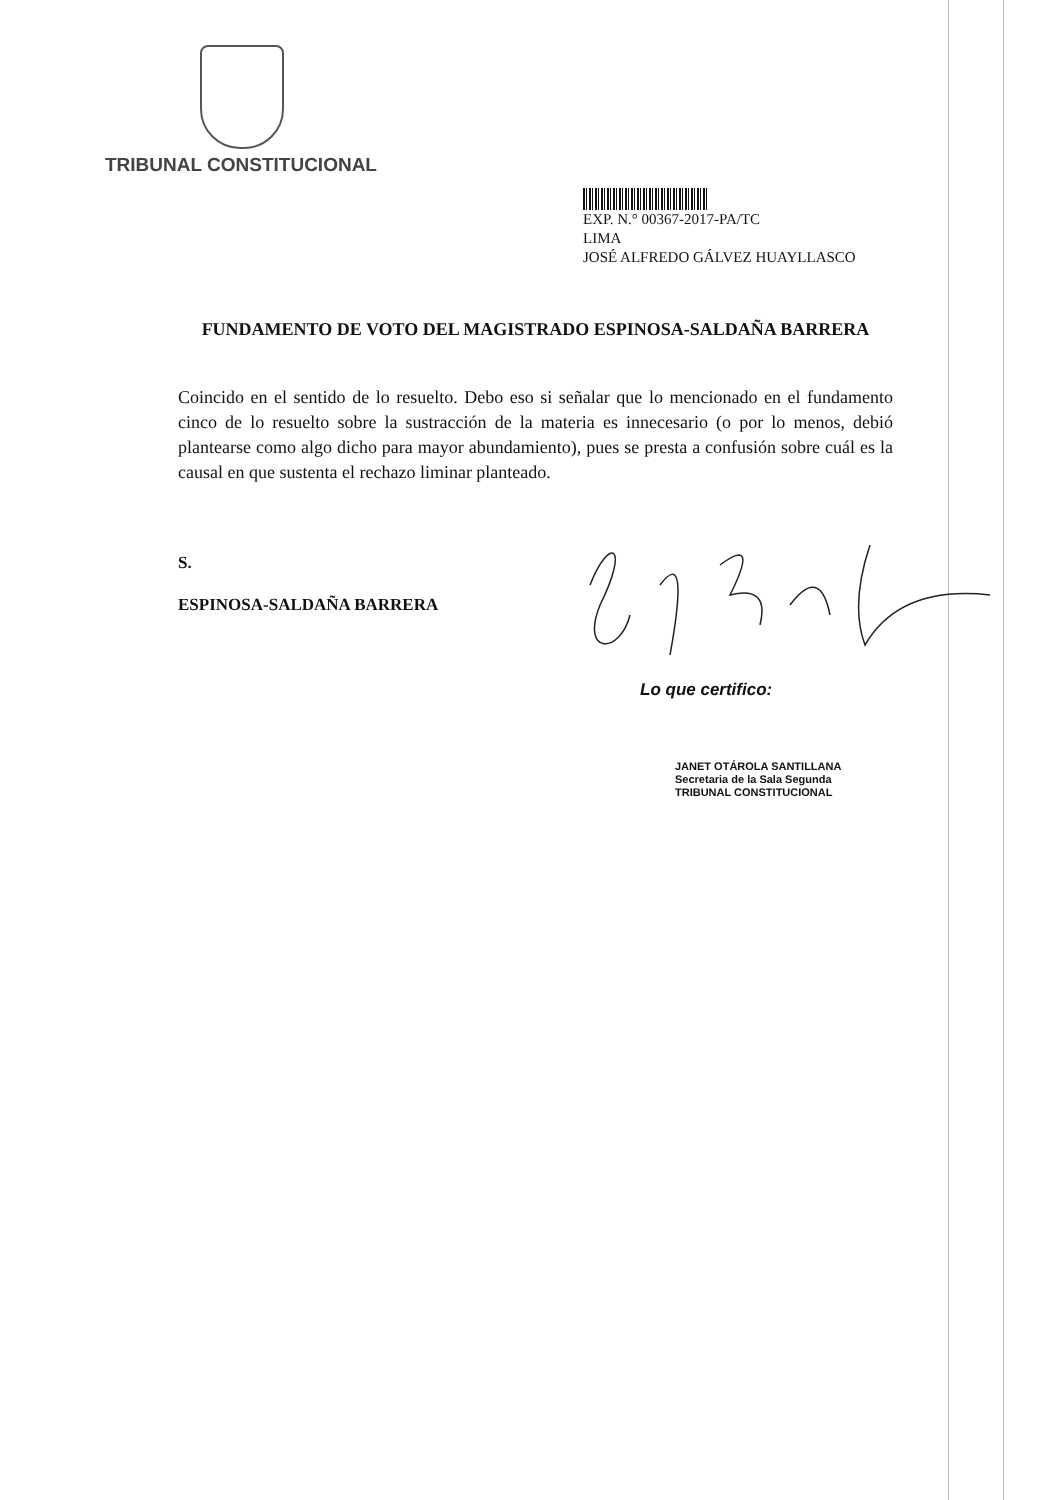TRIBUNAL CONSTITUCIONAL
EXP. N.° 00367-2017-PA/TC
LIMA
JOSÉ ALFREDO GÁLVEZ HUAYLLASCO
FUNDAMENTO DE VOTO DEL MAGISTRADO ESPINOSA-SALDAÑA BARRERA
Coincido en el sentido de lo resuelto. Debo eso si señalar que lo mencionado en el fundamento cinco de lo resuelto sobre la sustracción de la materia es innecesario (o por lo menos, debió plantearse como algo dicho para mayor abundamiento), pues se presta a confusión sobre cuál es la causal en que sustenta el rechazo liminar planteado.
S.
ESPINOSA-SALDAÑA BARRERA
Lo que certifico:
JANET OTÁROLA SANTILLANA
Secretaria de la Sala Segunda
TRIBUNAL CONSTITUCIONAL